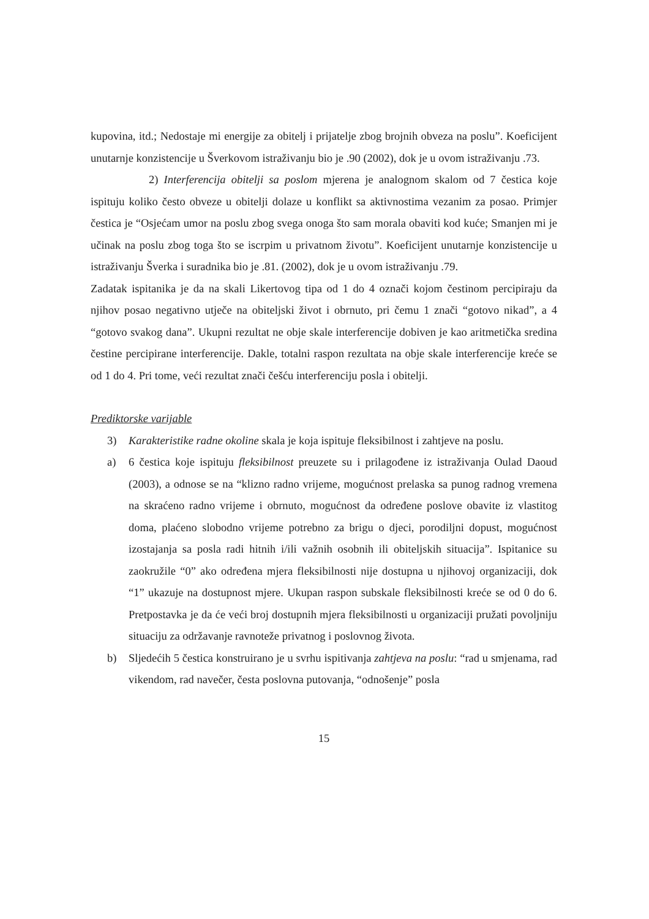kupovina, itd.; Nedostaje mi energije za obitelj i prijatelje zbog brojnih obveza na poslu”. Koeficijent unutarnje konzistencije u Šverkovom istraživanju bio je .90 (2002), dok je u ovom istraživanju .73.
2) Interferencija obitelji sa poslom mjerena je analognom skalom od 7 čestica koje ispituju koliko često obveze u obitelji dolaze u konflikt sa aktivnostima vezanim za posao. Primjer čestica je “Osjećam umor na poslu zbog svega onoga što sam morala obaviti kod kuće; Smanjen mi je učinak na poslu zbog toga što se iscrpim u privatnom životu”. Koeficijent unutarnje konzistencije u istraživanju Šverka i suradnika bio je .81. (2002), dok je u ovom istraživanju .79.
Zadatak ispitanika je da na skali Likertovog tipa od 1 do 4 označi kojom čestinom percipiraju da njihov posao negativno utječe na obiteljski život i obrnuto, pri čemu 1 znači “gotovo nikad”, a 4 “gotovo svakog dana”. Ukupni rezultat ne obje skale interferencije dobiven je kao aritmetička sredina čestine percipirane interferencije. Dakle, totalni raspon rezultata na obje skale interferencije kreće se od 1 do 4. Pri tome, veći rezultat znači češću interferenciju posla i obitelji.
Prediktorske varijable
3) Karakteristike radne okoline skala je koja ispituje fleksibilnost i zahtjeve na poslu.
a) 6 čestica koje ispituju fleksibilnost preuzete su i prilagođene iz istraživanja Oulad Daoud (2003), a odnose se na “klizno radno vrijeme, mogućnost prelaska sa punog radnog vremena na skraćeno radno vrijeme i obrnuto, mogućnost da određene poslove obavite iz vlastitog doma, plaćeno slobodno vrijeme potrebno za brigu o djeci, porodiljni dopust, mogućnost izostajanja sa posla radi hitnih i/ili važnih osobnih ili obiteljskih situacija”. Ispitanice su zaokružile “0” ako određena mjera fleksibilnosti nije dostupna u njihovoj organizaciji, dok “1” ukazuje na dostupnost mjere. Ukupan raspon subskale fleksibilnosti kreće se od 0 do 6. Pretpostavka je da će veći broj dostupnih mjera fleksibilnosti u organizaciji pružati povoljniju situaciju za održavanje ravnoteže privatnog i poslovnog života.
b) Sljedećih 5 čestica konstruirano je u svrhu ispitivanja zahtjeva na poslu: “rad u smjenama, rad vikendom, rad navečer, česta poslovna putovanja, “odnošenje” posla
15